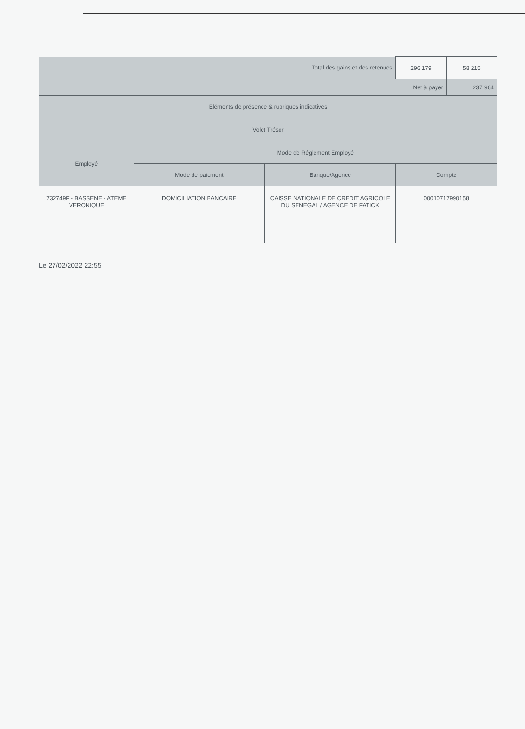| Total des gains et des retenues | | | 296 179 | 58 215 |
| Net à payer | | | | 237 964 |
| Eléments de présence & rubriques indicatives | | | | |
| Volet Trésor | | | | |
| Employé | Mode de Réglement Employé | | | |
| | Mode de paiement | Banque/Agence | Compte | |
| 732749F - BASSENE - ATEME VERONIQUE | DOMICILIATION BANCAIRE | CAISSE NATIONALE DE CREDIT AGRICOLE DU SENEGAL / AGENCE DE FATICK | 00010717990158 | |
Le 27/02/2022 22:55